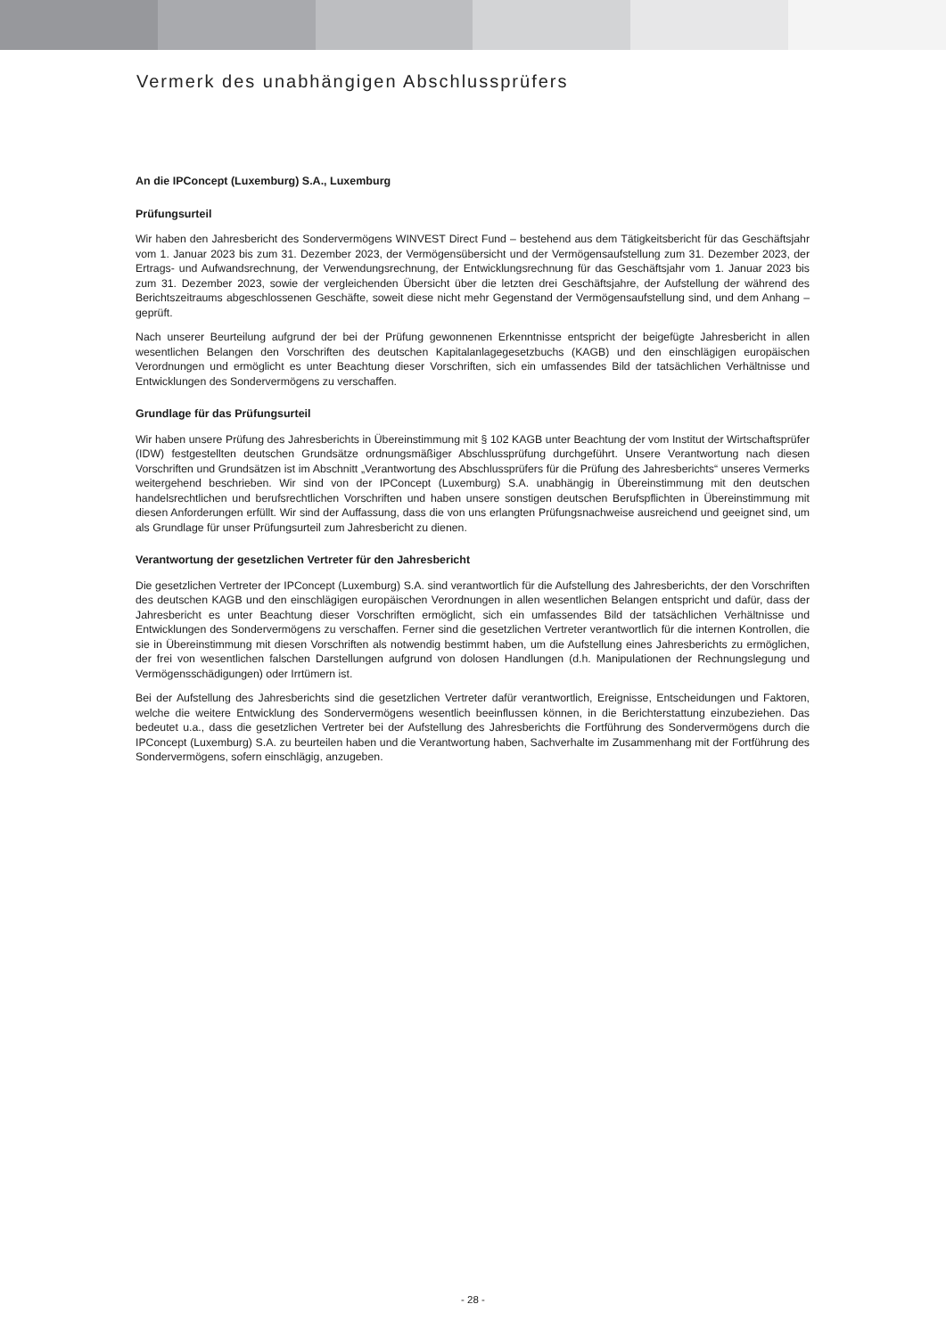Vermerk des unabhängigen Abschlussprüfers
An die IPConcept (Luxemburg) S.A., Luxemburg
Prüfungsurteil
Wir haben den Jahresbericht des Sondervermögens WINVEST Direct Fund – bestehend aus dem Tätigkeitsbericht für das Geschäftsjahr vom 1. Januar 2023 bis zum 31. Dezember 2023, der Vermögensübersicht und der Vermögensaufstellung zum 31. Dezember 2023, der Ertrags- und Aufwandsrechnung, der Verwendungsrechnung, der Entwicklungsrechnung für das Geschäftsjahr vom 1. Januar 2023 bis zum 31. Dezember 2023, sowie der vergleichenden Übersicht über die letzten drei Geschäftsjahre, der Aufstellung der während des Berichtszeitraums abgeschlossenen Geschäfte, soweit diese nicht mehr Gegenstand der Vermögensaufstellung sind, und dem Anhang – geprüft.
Nach unserer Beurteilung aufgrund der bei der Prüfung gewonnenen Erkenntnisse entspricht der beigefügte Jahresbericht in allen wesentlichen Belangen den Vorschriften des deutschen Kapitalanlagegesetzbuchs (KAGB) und den einschlägigen europäischen Verordnungen und ermöglicht es unter Beachtung dieser Vorschriften, sich ein umfassendes Bild der tatsächlichen Verhältnisse und Entwicklungen des Sondervermögens zu verschaffen.
Grundlage für das Prüfungsurteil
Wir haben unsere Prüfung des Jahresberichts in Übereinstimmung mit § 102 KAGB unter Beachtung der vom Institut der Wirtschaftsprüfer (IDW) festgestellten deutschen Grundsätze ordnungsmäßiger Abschlussprüfung durchgeführt. Unsere Verantwortung nach diesen Vorschriften und Grundsätzen ist im Abschnitt „Verantwortung des Abschlussprüfers für die Prüfung des Jahresberichts“ unseres Vermerks weitergehend beschrieben. Wir sind von der IPConcept (Luxemburg) S.A. unabhängig in Übereinstimmung mit den deutschen handelsrechtlichen und berufsrechtlichen Vorschriften und haben unsere sonstigen deutschen Berufspflichten in Übereinstimmung mit diesen Anforderungen erfüllt. Wir sind der Auffassung, dass die von uns erlangten Prüfungsnachweise ausreichend und geeignet sind, um als Grundlage für unser Prüfungsurteil zum Jahresbericht zu dienen.
Verantwortung der gesetzlichen Vertreter für den Jahresbericht
Die gesetzlichen Vertreter der IPConcept (Luxemburg) S.A. sind verantwortlich für die Aufstellung des Jahresberichts, der den Vorschriften des deutschen KAGB und den einschlägigen europäischen Verordnungen in allen wesentlichen Belangen entspricht und dafür, dass der Jahresbericht es unter Beachtung dieser Vorschriften ermöglicht, sich ein umfassendes Bild der tatsächlichen Verhältnisse und Entwicklungen des Sondervermögens zu verschaffen. Ferner sind die gesetzlichen Vertreter verantwortlich für die internen Kontrollen, die sie in Übereinstimmung mit diesen Vorschriften als notwendig bestimmt haben, um die Aufstellung eines Jahresberichts zu ermöglichen, der frei von wesentlichen falschen Darstellungen aufgrund von dolosen Handlungen (d.h. Manipulationen der Rechnungslegung und Vermögensschädigungen) oder Irrtümern ist.
Bei der Aufstellung des Jahresberichts sind die gesetzlichen Vertreter dafür verantwortlich, Ereignisse, Entscheidungen und Faktoren, welche die weitere Entwicklung des Sondervermögens wesentlich beeinflussen können, in die Berichterstattung einzubeziehen. Das bedeutet u.a., dass die gesetzlichen Vertreter bei der Aufstellung des Jahresberichts die Fortführung des Sondervermögens durch die IPConcept (Luxemburg) S.A. zu beurteilen haben und die Verantwortung haben, Sachverhalte im Zusammenhang mit der Fortführung des Sondervermögens, sofern einschlägig, anzugeben.
- 28 -